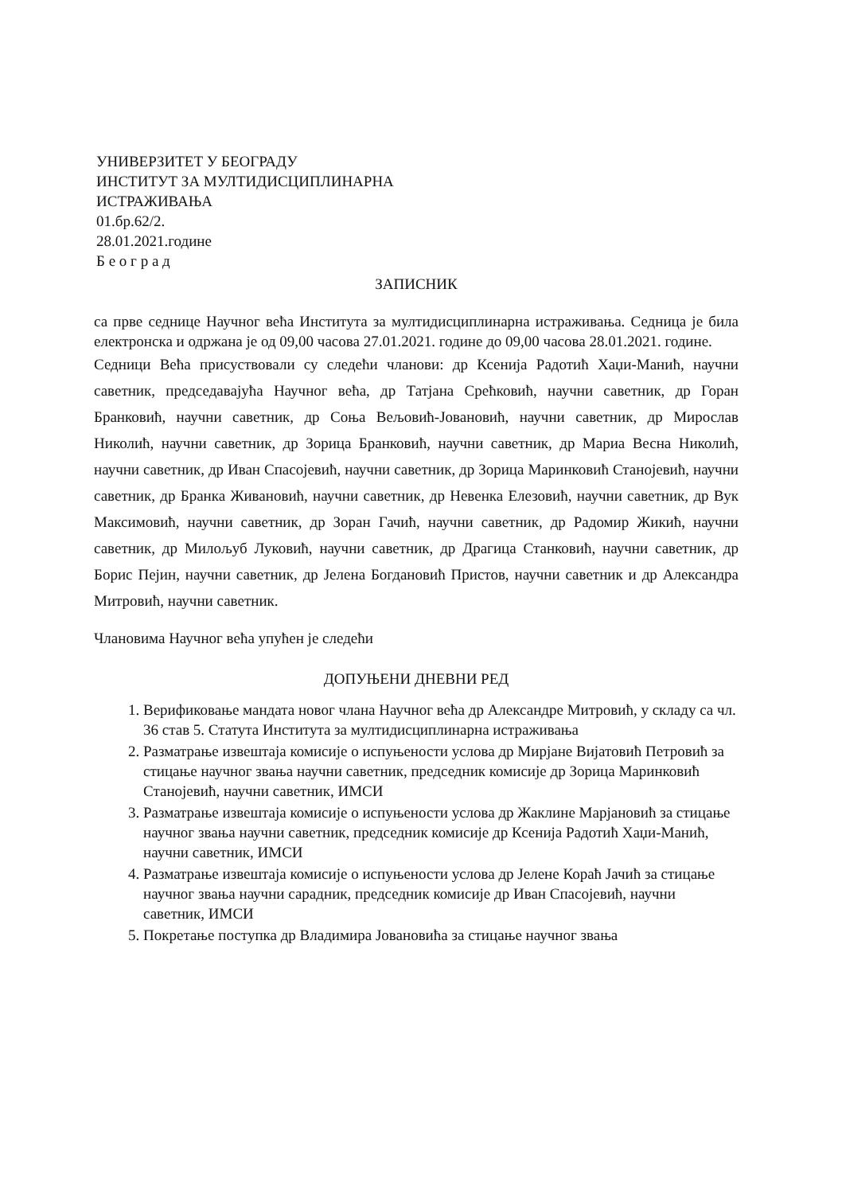УНИВЕРЗИТЕТ У БЕОГРАДУ
ИНСТИТУТ ЗА МУЛТИДИСЦИПЛИНАРНА
ИСТРАЖИВАЊА
01.бр.62/2.
28.01.2021.године
Б е о г р а д
ЗАПИСНИК
са прве седнице Научног већа Института за мултидисциплинарна истраживања. Седница је била електронска и одржана је од 09,00 часова 27.01.2021. године до 09,00 часова 28.01.2021. године.
Седници Већа присуствовали су следећи чланови: др Ксенија Радотић Хаџи-Манић, научни саветник, председавајућа Научног већа, др Татјана Срећковић, научни саветник, др Горан Бранковић, научни саветник, др Соња Вељовић-Јовановић, научни саветник, др Мирослав Николић, научни саветник, др Зорица Бранковић, научни саветник, др Мариа Весна Николић, научни саветник, др Иван Спасојевић, научни саветник, др Зорица Маринковић Станојевић, научни саветник, др Бранка Живановић, научни саветник, др Невенка Елезовић, научни саветник, др Вук Максимовић, научни саветник, др Зоран Гачић, научни саветник, др Радомир Жикић, научни саветник, др Милољуб Луковић, научни саветник, др Драгица Станковић, научни саветник, др Борис Пејин, научни саветник, др Јелена Богдановић Пристов, научни саветник и др Александра Митровић, научни саветник.
Члановима Научног већа упућен је следећи
ДОПУЊЕНИ ДНЕВНИ РЕД
1. Верификовање мандата новог члана Научног већа др Александре Митровић, у складу са чл. 36 став 5. Статута Института за мултидисциплинарна истраживања
2. Разматрање извештаја комисије о испуњености услова др Мирјане Вијатовић Петровић за стицање научног звања научни саветник, председник комисије др Зорица Маринковић Станојевић, научни саветник, ИМСИ
3. Разматрање извештаја комисије о испуњености услова др Жаклине Марјановић за стицање научног звања научни саветник, председник комисије др Ксенија Радотић Хаџи-Манић, научни саветник, ИМСИ
4. Разматрање извештаја комисије о испуњености услова др Јелене Кораћ Јачић за стицање научног звања научни сарадник, председник комисије др Иван Спасојевић, научни саветник, ИМСИ
5. Покретање поступка др Владимира Јовановића за стицање научног звања